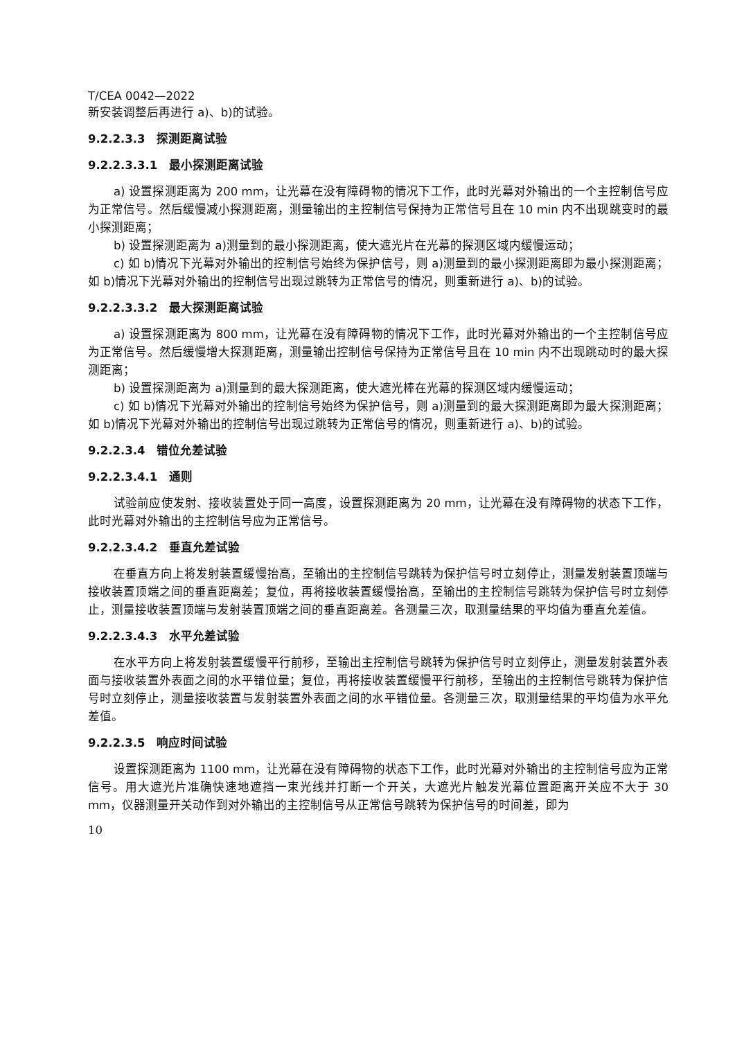T/CEA 0042—2022
新安装调整后再进行 a)、b)的试验。
9.2.2.3.3　探测距离试验
9.2.2.3.3.1　最小探测距离试验
a) 设置探测距离为 200 mm，让光幕在没有障碍物的情况下工作，此时光幕对外输出的一个主控制信号应为正常信号。然后缓慢减小探测距离，测量输出的主控制信号保持为正常信号且在 10 min 内不出现跳变时的最小探测距离；
b) 设置探测距离为 a)测量到的最小探测距离，使大遮光片在光幕的探测区域内缓慢运动；
c) 如 b)情况下光幕对外输出的控制信号始终为保护信号，则 a)测量到的最小探测距离即为最小探测距离；如 b)情况下光幕对外输出的控制信号出现过跳转为正常信号的情况，则重新进行 a)、b)的试验。
9.2.2.3.3.2　最大探测距离试验
a) 设置探测距离为 800 mm，让光幕在没有障碍物的情况下工作，此时光幕对外输出的一个主控制信号应为正常信号。然后缓慢增大探测距离，测量输出控制信号保持为正常信号且在 10 min 内不出现跳动时的最大探测距离；
b) 设置探测距离为 a)测量到的最大探测距离，使大遮光棒在光幕的探测区域内缓慢运动；
c) 如 b)情况下光幕对外输出的控制信号始终为保护信号，则 a)测量到的最大探测距离即为最大探测距离；如 b)情况下光幕对外输出的控制信号出现过跳转为正常信号的情况，则重新进行 a)、b)的试验。
9.2.2.3.4　错位允差试验
9.2.2.3.4.1　通则
试验前应使发射、接收装置处于同一高度，设置探测距离为 20 mm，让光幕在没有障碍物的状态下工作，此时光幕对外输出的主控制信号应为正常信号。
9.2.2.3.4.2　垂直允差试验
在垂直方向上将发射装置缓慢抬高，至输出的主控制信号跳转为保护信号时立刻停止，测量发射装置顶端与接收装置顶端之间的垂直距离差；复位，再将接收装置缓慢抬高，至输出的主控制信号跳转为保护信号时立刻停止，测量接收装置顶端与发射装置顶端之间的垂直距离差。各测量三次，取测量结果的平均值为垂直允差值。
9.2.2.3.4.3　水平允差试验
在水平方向上将发射装置缓慢平行前移，至输出主控制信号跳转为保护信号时立刻停止，测量发射装置外表面与接收装置外表面之间的水平错位量；复位，再将接收装置缓慢平行前移，至输出的主控制信号跳转为保护信号时立刻停止，测量接收装置与发射装置外表面之间的水平错位量。各测量三次，取测量结果的平均值为水平允差值。
9.2.2.3.5　响应时间试验
设置探测距离为 1100 mm，让光幕在没有障碍物的状态下工作，此时光幕对外输出的主控制信号应为正常信号。用大遮光片准确快速地遮挡一束光线并打断一个开关，大遮光片触发光幕位置距离开关应不大于 30 mm，仪器测量开关动作到对外输出的主控制信号从正常信号跳转为保护信号的时间差，即为
10